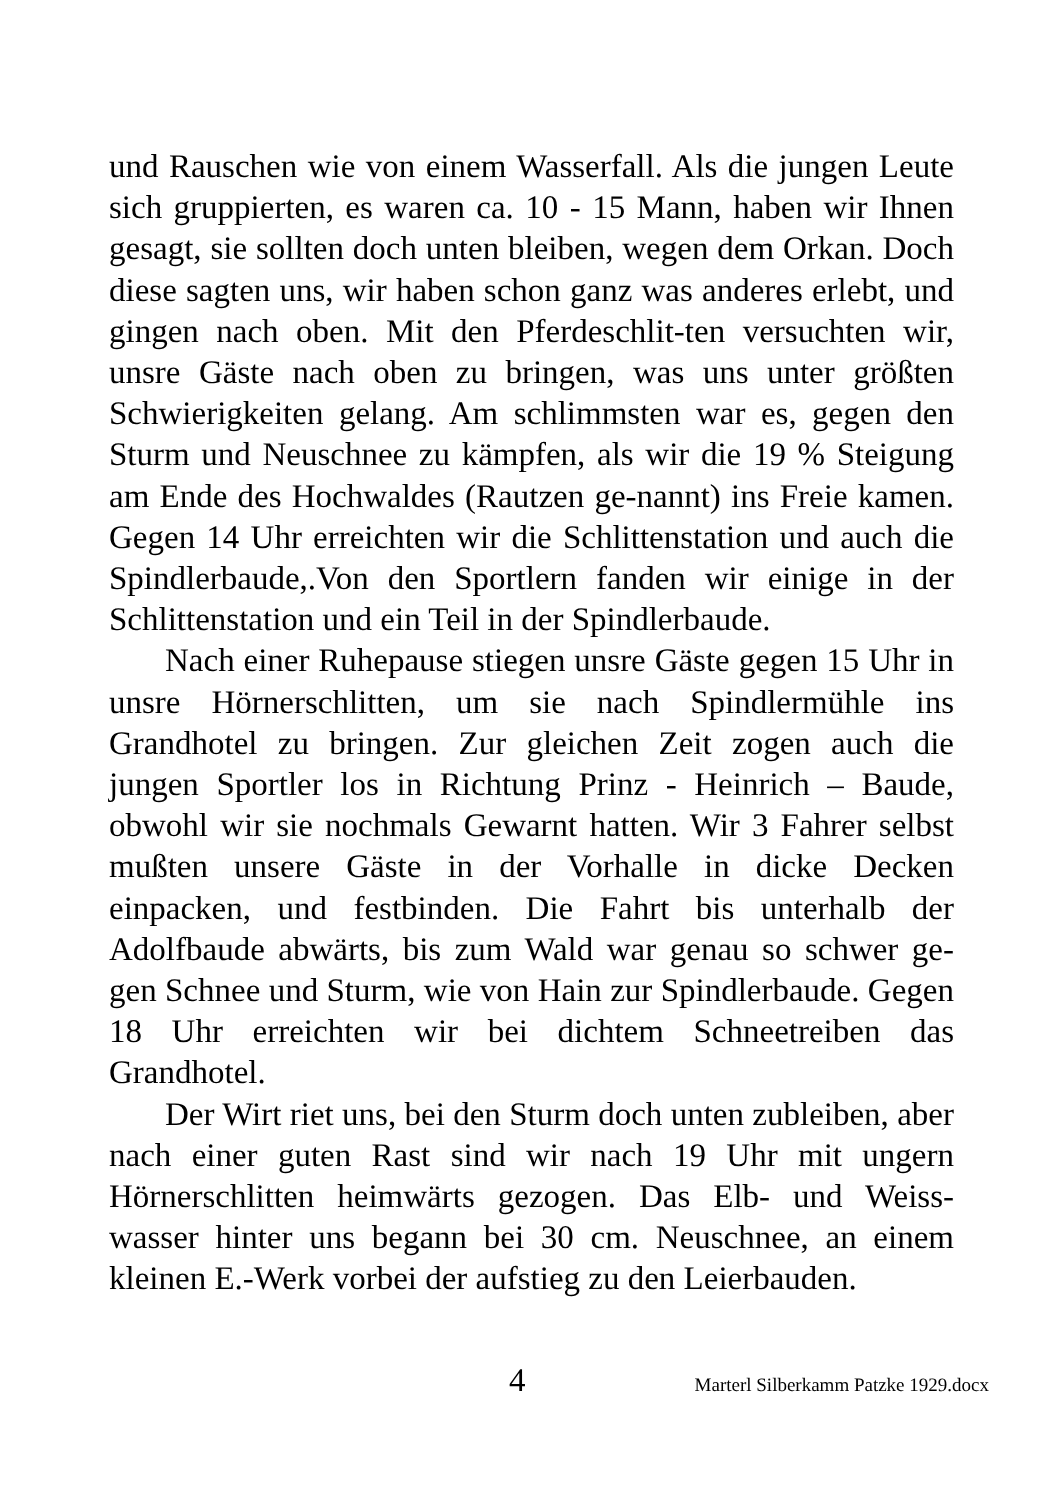und Rauschen wie von einem Wasserfall. Als die jungen Leute sich gruppierten, es waren ca. 10 - 15 Mann, haben wir Ihnen gesagt, sie sollten doch unten bleiben, wegen dem Orkan. Doch diese sagten uns, wir haben schon ganz was anderes erlebt, und gingen nach oben. Mit den Pferdeschlit-ten versuchten wir, unsre Gäste nach oben zu bringen, was uns unter größten Schwierigkeiten gelang. Am schlimmsten war es, gegen den Sturm und Neuschnee zu kämpfen, als wir die 19 % Steigung am Ende des Hochwaldes (Rautzen ge-nannt) ins Freie kamen. Gegen 14 Uhr erreichten wir die Schlittenstation und auch die Spindlerbaude,.Von den Sportlern fanden wir einige in der Schlittenstation und ein Teil in der Spindlerbaude.
Nach einer Ruhepause stiegen unsre Gäste gegen 15 Uhr in unsre Hörnerschlitten, um sie nach Spindlermühle ins Grandhotel zu bringen. Zur gleichen Zeit zogen auch die jungen Sportler los in Richtung Prinz - Heinrich – Baude, obwohl wir sie nochmals Gewarnt hatten. Wir 3 Fahrer selbst mußten unsere Gäste in der Vorhalle in dicke Decken einpacken, und festbinden. Die Fahrt bis unterhalb der Adolfbaude abwärts, bis zum Wald war genau so schwer ge-gen Schnee und Sturm, wie von Hain zur Spindlerbaude. Gegen 18 Uhr erreichten wir bei dichtem Schneetreiben das Grandhotel.
Der Wirt riet uns, bei den Sturm doch unten zubleiben, aber nach einer guten Rast sind wir nach 19 Uhr mit ungern Hörnerschlitten heimwärts gezogen. Das Elb- und Weiss-wasser hinter uns begann bei 30 cm. Neuschnee, an einem kleinen E.-Werk vorbei der aufstieg zu den Leierbauden.
4 Marterl Silberkamm Patzke 1929.docx